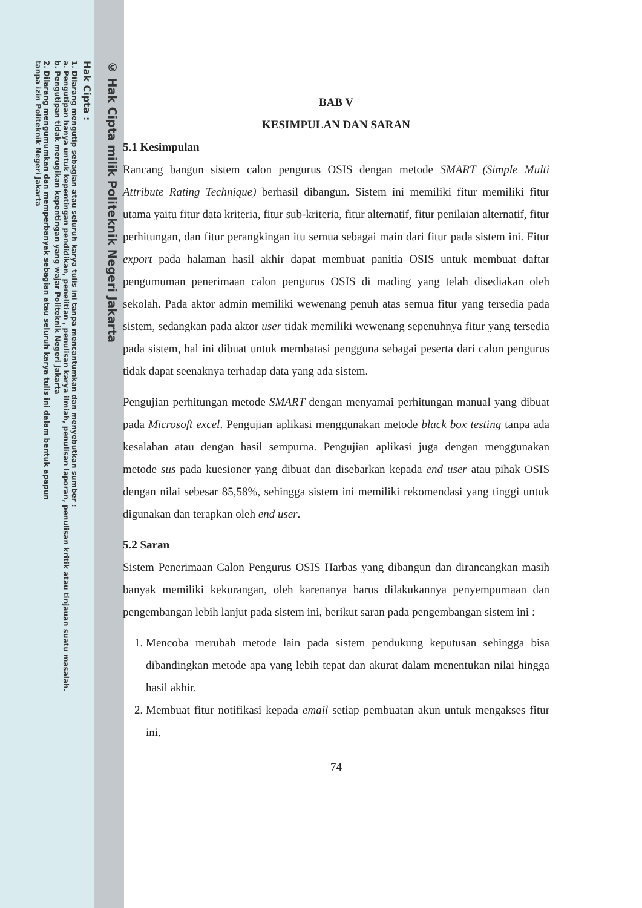© Hak Cipta milik Politeknik Negeri Jakarta
Hak Cipta :
1. Dilarang mengutip sebagian atau seluruh karya tulis ini tanpa mencantumkan dan menyebutkan sumber :
a. Pengutipan hanya untuk kepentingan pendidikan, penelitian , penulisan karya ilmiah, penulisan laporan, penulisan kritik atau tinjauan suatu masalah.
b. Pengutipan tidak merugikan kepentingan yang wajar Politeknik Negeri Jakarta
2. Dilarang mengumumkan dan memperbanyak sebagian atau seluruh karya tulis ini dalam bentuk apapun
tanpa izin Politeknik Negeri Jakarta
BAB V
KESIMPULAN DAN SARAN
5.1 Kesimpulan
Rancang bangun sistem calon pengurus OSIS dengan metode SMART (Simple Multi Attribute Rating Technique) berhasil dibangun. Sistem ini memiliki fitur memiliki fitur utama yaitu fitur data kriteria, fitur sub-kriteria, fitur alternatif, fitur penilaian alternatif, fitur perhitungan, dan fitur perangkingan itu semua sebagai main dari fitur pada sistem ini. Fitur export pada halaman hasil akhir dapat membuat panitia OSIS untuk membuat daftar pengumuman penerimaan calon pengurus OSIS di mading yang telah disediakan oleh sekolah. Pada aktor admin memiliki wewenang penuh atas semua fitur yang tersedia pada sistem, sedangkan pada aktor user tidak memiliki wewenang sepenuhnya fitur yang tersedia pada sistem, hal ini dibuat untuk membatasi pengguna sebagai peserta dari calon pengurus tidak dapat seenaknya terhadap data yang ada sistem.
Pengujian perhitungan metode SMART dengan menyamai perhitungan manual yang dibuat pada Microsoft excel. Pengujian aplikasi menggunakan metode black box testing tanpa ada kesalahan atau dengan hasil sempurna. Pengujian aplikasi juga dengan menggunakan metode sus pada kuesioner yang dibuat dan disebarkan kepada end user atau pihak OSIS dengan nilai sebesar 85,58%, sehingga sistem ini memiliki rekomendasi yang tinggi untuk digunakan dan terapkan oleh end user.
5.2 Saran
Sistem Penerimaan Calon Pengurus OSIS Harbas yang dibangun dan dirancangkan masih banyak memiliki kekurangan, oleh karenanya harus dilakukannya penyempurnaan dan pengembangan lebih lanjut pada sistem ini, berikut saran pada pengembangan sistem ini :
1. Mencoba merubah metode lain pada sistem pendukung keputusan sehingga bisa dibandingkan metode apa yang lebih tepat dan akurat dalam menentukan nilai hingga hasil akhir.
2. Membuat fitur notifikasi kepada email setiap pembuatan akun untuk mengakses fitur ini.
74